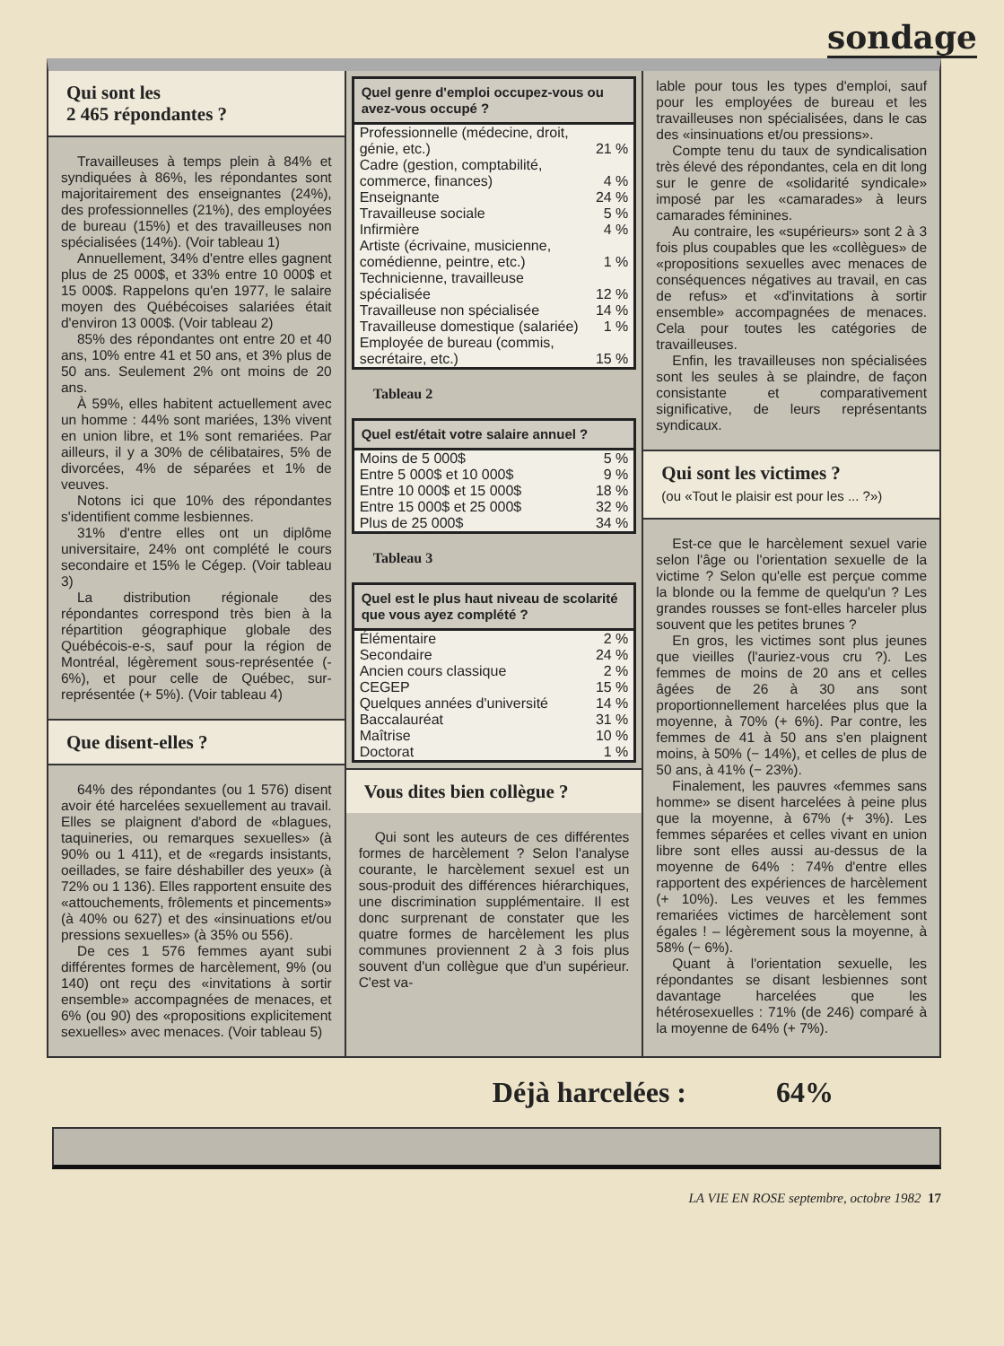sondage
Qui sont les
2 465 répondantes ?
Travailleuses à temps plein à 84% et syndiquées à 86%, les répondantes sont majoritairement des enseignantes (24%), des professionnelles (21%), des employées de bureau (15%) et des travailleuses non spécialisées (14%). (Voir tableau 1)
Annuellement, 34% d'entre elles gagnent plus de 25 000$, et 33% entre 10 000$ et 15 000$. Rappelons qu'en 1977, le salaire moyen des Québécoises salariées était d'environ 13 000$. (Voir tableau 2)
85% des répondantes ont entre 20 et 40 ans, 10% entre 41 et 50 ans, et 3% plus de 50 ans. Seulement 2% ont moins de 20 ans.
À 59%, elles habitent actuellement avec un homme : 44% sont mariées, 13% vivent en union libre, et 1% sont remariées. Par ailleurs, il y a 30% de célibataires, 5% de divorcées, 4% de séparées et 1% de veuves.
Notons ici que 10% des répondantes s'identifient comme lesbiennes.
31% d'entre elles ont un diplôme universitaire, 24% ont complété le cours secondaire et 15% le Cégep. (Voir tableau 3)
La distribution régionale des répondantes correspond très bien à la répartition géographique globale des Québécois-e-s, sauf pour la région de Montréal, légèrement sous-représentée (- 6%), et pour celle de Québec, sur-représentée (+ 5%). (Voir tableau 4)
Que disent-elles ?
64% des répondantes (ou 1 576) disent avoir été harcelées sexuellement au travail. Elles se plaignent d'abord de «blagues, taquineries, ou remarques sexuelles» (à 90% ou 1 411), et de «regards insistants, oeillades, se faire déshabiller des yeux» (à 72% ou 1 136). Elles rapportent ensuite des «attouchements, frôlements et pincements» (à 40% ou 627) et des «insinuations et/ou pressions sexuelles» (à 35% ou 556).
De ces 1 576 femmes ayant subi différentes formes de harcèlement, 9% (ou 140) ont reçu des «invitations à sortir ensemble» accompagnées de menaces, et 6% (ou 90) des «propositions explicitement sexuelles» avec menaces. (Voir tableau 5)
Quel genre d'emploi occupez-vous ou avez-vous occupé ?
| Professionnelle (médecine, droit, génie, etc.) | 21 % |
| Cadre (gestion, comptabilité, commerce, finances) | 4 % |
| Enseignante | 24 % |
| Travailleuse sociale | 5 % |
| Infirmière | 4 % |
| Artiste (écrivaine, musicienne, comédienne, peintre, etc.) | 1 % |
| Technicienne, travailleuse spécialisée | 12 % |
| Travailleuse non spécialisée | 14 % |
| Travailleuse domestique (salariée) | 1 % |
| Employée de bureau (commis, secrétaire, etc.) | 15 % |
Tableau 2
Quel est/était votre salaire annuel ?
| Moins de 5 000$ | 5 % |
| Entre 5 000$ et 10 000$ | 9 % |
| Entre 10 000$ et 15 000$ | 18 % |
| Entre 15 000$ et 25 000$ | 32 % |
| Plus de 25 000$ | 34 % |
Tableau 3
Quel est le plus haut niveau de scolarité que vous ayez complété ?
| Élémentaire | 2 % |
| Secondaire | 24 % |
| Ancien cours classique | 2 % |
| CEGEP | 15 % |
| Quelques années d'université | 14 % |
| Baccalauréat | 31 % |
| Maîtrise | 10 % |
| Doctorat | 1 % |
Vous dites bien collègue ?
Qui sont les auteurs de ces différentes formes de harcèlement ? Selon l'analyse courante, le harcèlement sexuel est un sous-produit des différences hiérarchiques, une discrimination supplémentaire. Il est donc surprenant de constater que les quatre formes de harcèlement les plus communes proviennent 2 à 3 fois plus souvent d'un collègue que d'un supérieur. C'est va-
lable pour tous les types d'emploi, sauf pour les employées de bureau et les travailleuses non spécialisées, dans le cas des «insinuations et/ou pressions».
Compte tenu du taux de syndicalisation très élevé des répondantes, cela en dit long sur le genre de «solidarité syndicale» imposé par les «camarades» à leurs camarades féminines.
Au contraire, les «supérieurs» sont 2 à 3 fois plus coupables que les «collègues» de «propositions sexuelles avec menaces de conséquences négatives au travail, en cas de refus» et «d'invitations à sortir ensemble» accompagnées de menaces. Cela pour toutes les catégories de travailleuses.
Enfin, les travailleuses non spécialisées sont les seules à se plaindre, de façon consistante et comparativement significative, de leurs représentants syndicaux.
Qui sont les victimes ?
(ou «Tout le plaisir est pour les ... ?»)
Est-ce que le harcèlement sexuel varie selon l'âge ou l'orientation sexuelle de la victime ? Selon qu'elle est perçue comme la blonde ou la femme de quelqu'un ? Les grandes rousses se font-elles harceler plus souvent que les petites brunes ?
En gros, les victimes sont plus jeunes que vieilles (l'auriez-vous cru ?). Les femmes de moins de 20 ans et celles âgées de 26 à 30 ans sont proportionnellement harcelées plus que la moyenne, à 70% (+ 6%). Par contre, les femmes de 41 à 50 ans s'en plaignent moins, à 50% (− 14%), et celles de plus de 50 ans, à 41% (− 23%).
Finalement, les pauvres «femmes sans homme» se disent harcelées à peine plus que la moyenne, à 67% (+ 3%). Les femmes séparées et celles vivant en union libre sont elles aussi au-dessus de la moyenne de 64% : 74% d'entre elles rapportent des expériences de harcèlement (+ 10%). Les veuves et les femmes remariées victimes de harcèlement sont égales ! – légèrement sous la moyenne, à 58% (− 6%).
Quant à l'orientation sexuelle, les répondantes se disant lesbiennes sont davantage harcelées que les hétérosexuelles : 71% (de 246) comparé à la moyenne de 64% (+ 7%).
Déjà harcelées : 64%
LA VIE EN ROSE septembre, octobre 1982 17